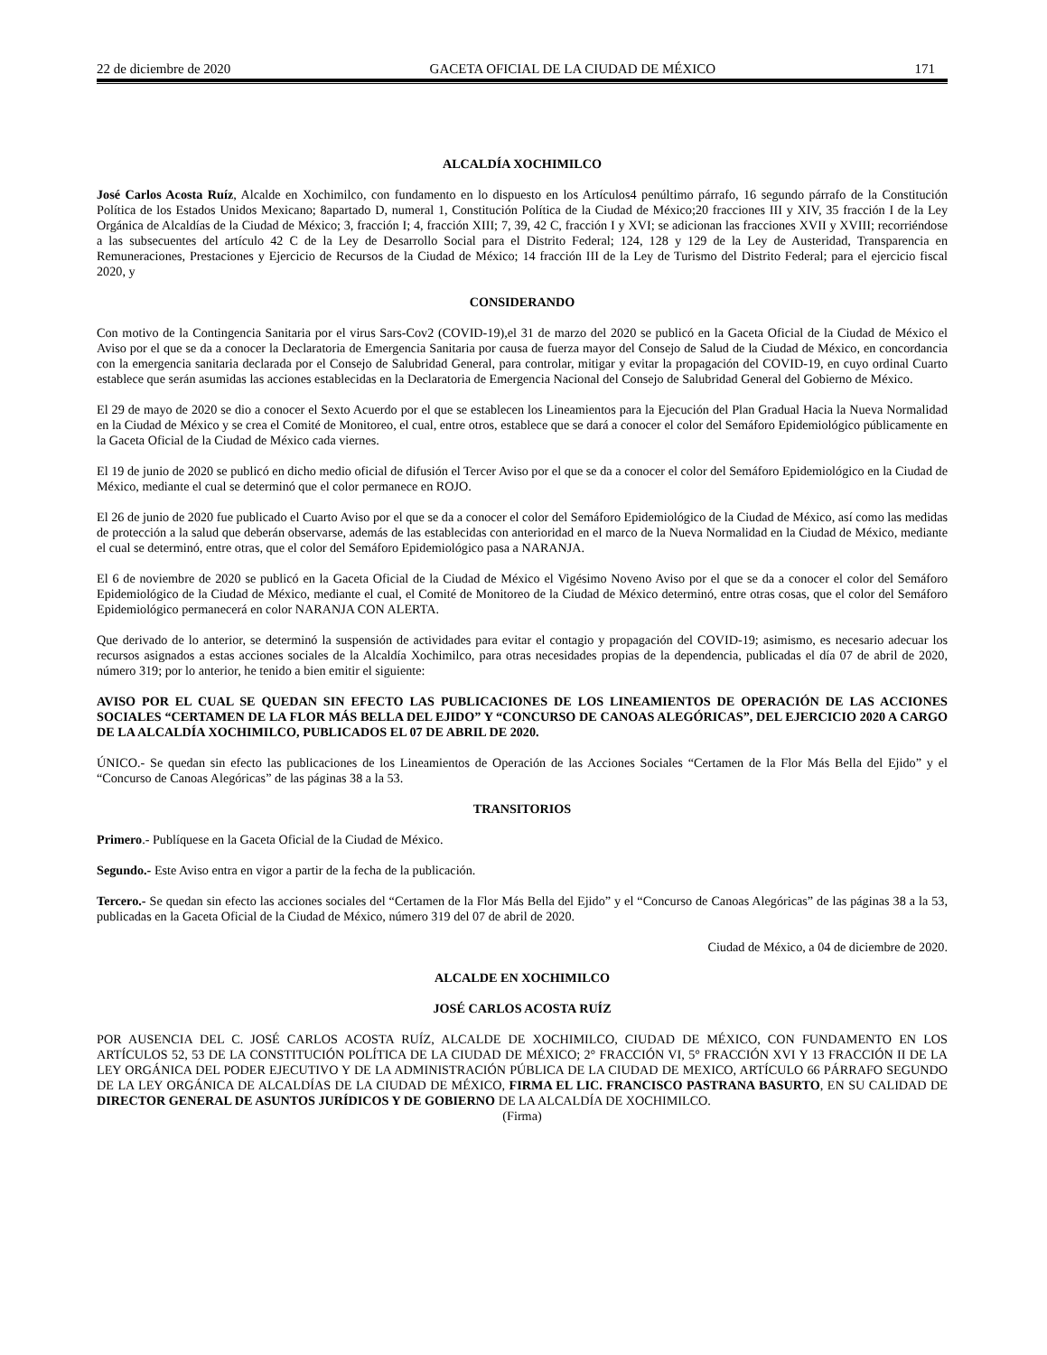22 de diciembre de 2020 GACETA OFICIAL DE LA CIUDAD DE MÉXICO 171
ALCALDÍA XOCHIMILCO
José Carlos Acosta Ruíz, Alcalde en Xochimilco, con fundamento en lo dispuesto en los Artículos4 penúltimo párrafo, 16 segundo párrafo de la Constitución Política de los Estados Unidos Mexicano; 8apartado D, numeral 1, Constitución Política de la Ciudad de México;20 fracciones III y XIV, 35 fracción I de la Ley Orgánica de Alcaldías de la Ciudad de México; 3, fracción I; 4, fracción XIII; 7, 39, 42 C, fracción I y XVI; se adicionan las fracciones XVII y XVIII; recorriéndose a las subsecuentes del artículo 42 C de la Ley de Desarrollo Social para el Distrito Federal; 124, 128 y 129 de la Ley de Austeridad, Transparencia en Remuneraciones, Prestaciones y Ejercicio de Recursos de la Ciudad de México; 14 fracción III de la Ley de Turismo del Distrito Federal; para el ejercicio fiscal 2020, y
CONSIDERANDO
Con motivo de la Contingencia Sanitaria por el virus Sars-Cov2 (COVID-19),el 31 de marzo del 2020 se publicó en la Gaceta Oficial de la Ciudad de México el Aviso por el que se da a conocer la Declaratoria de Emergencia Sanitaria por causa de fuerza mayor del Consejo de Salud de la Ciudad de México, en concordancia con la emergencia sanitaria declarada por el Consejo de Salubridad General, para controlar, mitigar y evitar la propagación del COVID-19, en cuyo ordinal Cuarto establece que serán asumidas las acciones establecidas en la Declaratoria de Emergencia Nacional del Consejo de Salubridad General del Gobierno de México.
El 29 de mayo de 2020 se dio a conocer el Sexto Acuerdo por el que se establecen los Lineamientos para la Ejecución del Plan Gradual Hacia la Nueva Normalidad en la Ciudad de México y se crea el Comité de Monitoreo, el cual, entre otros, establece que se dará a conocer el color del Semáforo Epidemiológico públicamente en la Gaceta Oficial de la Ciudad de México cada viernes.
El 19 de junio de 2020 se publicó en dicho medio oficial de difusión el Tercer Aviso por el que se da a conocer el color del Semáforo Epidemiológico en la Ciudad de México, mediante el cual se determinó que el color permanece en ROJO.
El 26 de junio de 2020 fue publicado el Cuarto Aviso por el que se da a conocer el color del Semáforo Epidemiológico de la Ciudad de México, así como las medidas de protección a la salud que deberán observarse, además de las establecidas con anterioridad en el marco de la Nueva Normalidad en la Ciudad de México, mediante el cual se determinó, entre otras, que el color del Semáforo Epidemiológico pasa a NARANJA.
El 6 de noviembre de 2020 se publicó en la Gaceta Oficial de la Ciudad de México el Vigésimo Noveno Aviso por el que se da a conocer el color del Semáforo Epidemiológico de la Ciudad de México, mediante el cual, el Comité de Monitoreo de la Ciudad de México determinó, entre otras cosas, que el color del Semáforo Epidemiológico permanecerá en color NARANJA CON ALERTA.
Que derivado de lo anterior, se determinó la suspensión de actividades para evitar el contagio y propagación del COVID-19; asimismo, es necesario adecuar los recursos asignados a estas acciones sociales de la Alcaldía Xochimilco, para otras necesidades propias de la dependencia, publicadas el día 07 de abril de 2020, número 319; por lo anterior, he tenido a bien emitir el siguiente:
AVISO POR EL CUAL SE QUEDAN SIN EFECTO LAS PUBLICACIONES DE LOS LINEAMIENTOS DE OPERACIÓN DE LAS ACCIONES SOCIALES “CERTAMEN DE LA FLOR MÁS BELLA DEL EJIDO” Y “CONCURSO DE CANOAS ALEGÓRICAS”, DEL EJERCICIO 2020 A CARGO DE LA ALCALDÍA XOCHIMILCO, PUBLICADOS EL 07 DE ABRIL DE 2020.
ÚNICO.- Se quedan sin efecto las publicaciones de los Lineamientos de Operación de las Acciones Sociales “Certamen de la Flor Más Bella del Ejido” y el “Concurso de Canoas Alegóricas” de las páginas 38 a la 53.
TRANSITORIOS
Primero.- Publíquese en la Gaceta Oficial de la Ciudad de México.
Segundo.- Este Aviso entra en vigor a partir de la fecha de la publicación.
Tercero.- Se quedan sin efecto las acciones sociales del “Certamen de la Flor Más Bella del Ejido” y el “Concurso de Canoas Alegóricas” de las páginas 38 a la 53, publicadas en la Gaceta Oficial de la Ciudad de México, número 319 del 07 de abril de 2020.
Ciudad de México, a 04 de diciembre de 2020.
ALCALDE EN XOCHIMILCO
JOSÉ CARLOS ACOSTA RUÍZ
POR AUSENCIA DEL C. JOSÉ CARLOS ACOSTA RUÍZ, ALCALDE DE XOCHIMILCO, CIUDAD DE MÉXICO, CON FUNDAMENTO EN LOS ARTÍCULOS 52, 53 DE LA CONSTITUCIÓN POLÍTICA DE LA CIUDAD DE MÉXICO; 2° FRACCIÓN VI, 5° FRACCIÓN XVI Y 13 FRACCIÓN II DE LA LEY ORGÁNICA DEL PODER EJECUTIVO Y DE LA ADMINISTRACIÓN PÚBLICA DE LA CIUDAD DE MEXICO, ARTÍCULO 66 PÁRRAFO SEGUNDO DE LA LEY ORGÁNICA DE ALCALDÍAS DE LA CIUDAD DE MÉXICO, FIRMA EL LIC. FRANCISCO PASTRANA BASURTO, EN SU CALIDAD DE DIRECTOR GENERAL DE ASUNTOS JURÍDICOS Y DE GOBIERNO DE LA ALCALDÍA DE XOCHIMILCO.
(Firma)